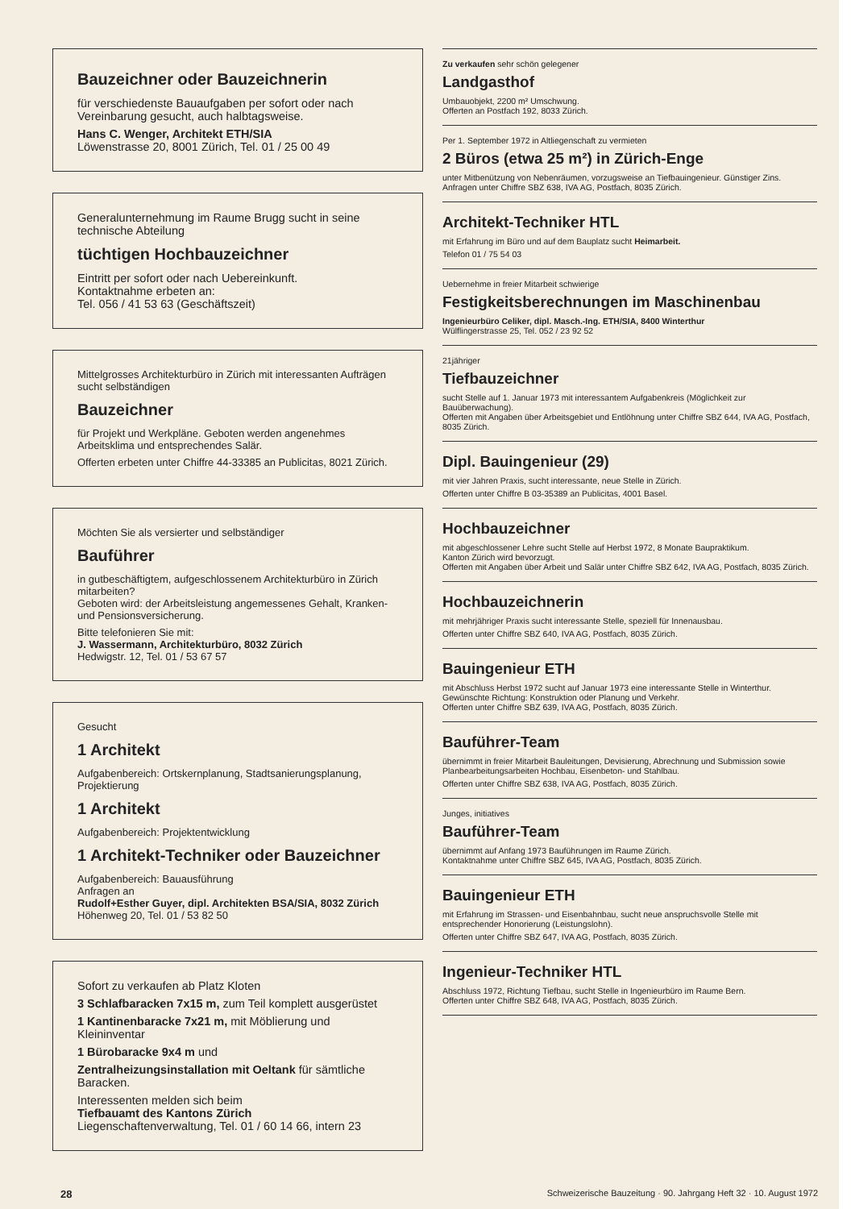Bauzeichner oder Bauzeichnerin
für verschiedenste Bauaufgaben per sofort oder nach Vereinbarung gesucht, auch halbtagsweise.
Hans C. Wenger, Architekt ETH/SIA
Löwenstrasse 20, 8001 Zürich, Tel. 01 / 25 00 49
Generalunternehmung im Raume Brugg sucht in seine technische Abteilung
tüchtigen Hochbauzeichner
Eintritt per sofort oder nach Uebereinkunft.
Kontaktnahme erbeten an:
Tel. 056 / 41 53 63 (Geschäftszeit)
Mittelgrosses Architekturbüro in Zürich mit interessanten Aufträgen sucht selbständigen
Bauzeichner
für Projekt und Werkpläne. Geboten werden angenehmes Arbeitsklima und entsprechendes Salär.
Offerten erbeten unter Chiffre 44-33385 an Publicitas, 8021 Zürich.
Möchten Sie als versierter und selbständiger
Bauführer
in gutbeschäftigtem, aufgeschlossenem Architekturbüro in Zürich mitarbeiten?
Geboten wird: der Arbeitsleistung angemessenes Gehalt, Kranken- und Pensionsversicherung.
Bitte telefonieren Sie mit:
J. Wassermann, Architekturbüro, 8032 Zürich
Hedwigstr. 12, Tel. 01 / 53 67 57
Gesucht
1 Architekt
Aufgabenbereich: Ortskernplanung, Stadtsanierungsplanung, Projektierung
1 Architekt
Aufgabenbereich: Projektentwicklung
1 Architekt-Techniker oder Bauzeichner
Aufgabenbereich: Bauausführung
Anfragen an
Rudolf+Esther Guyer, dipl. Architekten BSA/SIA, 8032 Zürich
Höhenweg 20, Tel. 01 / 53 82 50
Sofort zu verkaufen ab Platz Kloten
3 Schlafbaracken 7x15 m, zum Teil komplett ausgerüstet
1 Kantinenbaracke 7x21 m, mit Möblierung und Kleininventar
1 Bürobaracke 9x4 m und
Zentralheizungsinstallation mit Oeltank für sämtliche Baracken.
Interessenten melden sich beim
Tiefbauamt des Kantons Zürich
Liegenschaftenverwaltung, Tel. 01 / 60 14 66, intern 23
Zu verkaufen sehr schön gelegener
Landgasthof
Umbauobjekt, 2200 m² Umschwung.
Offerten an Postfach 192, 8033 Zürich.
Per 1. September 1972 in Altliegenschaft zu vermieten
2 Büros (etwa 25 m²) in Zürich-Enge
unter Mitbenützung von Nebenräumen, vorzugsweise an Tiefbauingenieur. Günstiger Zins. Anfragen unter Chiffre SBZ 638, IVA AG, Postfach, 8035 Zürich.
Architekt-Techniker HTL
mit Erfahrung im Büro und auf dem Bauplatz sucht Heimarbeit.
Telefon 01 / 75 54 03
Uebernehme in freier Mitarbeit schwierige
Festigkeitsberechnungen im Maschinenbau
Ingenieurbüro Celiker, dipl. Masch.-Ing. ETH/SIA, 8400 Winterthur
Wülflingerstrasse 25, Tel. 052 / 23 92 52
21jähriger
Tiefbauzeichner
sucht Stelle auf 1. Januar 1973 mit interessantem Aufgabenkreis (Möglichkeit zur Bauüberwachung).
Offerten mit Angaben über Arbeitsgebiet und Entlöhnung unter Chiffre SBZ 644, IVA AG, Postfach, 8035 Zürich.
Dipl. Bauingenieur (29)
mit vier Jahren Praxis, sucht interessante, neue Stelle in Zürich.
Offerten unter Chiffre B 03-35389 an Publicitas, 4001 Basel.
Hochbauzeichner
mit abgeschlossener Lehre sucht Stelle auf Herbst 1972, 8 Monate Baupraktikum.
Kanton Zürich wird bevorzugt.
Offerten mit Angaben über Arbeit und Salär unter Chiffre SBZ 642, IVA AG, Postfach, 8035 Zürich.
Hochbauzeichnerin
mit mehrjähriger Praxis sucht interessante Stelle, speziell für Innenausbau.
Offerten unter Chiffre SBZ 640, IVA AG, Postfach, 8035 Zürich.
Bauingenieur ETH
mit Abschluss Herbst 1972 sucht auf Januar 1973 eine interessante Stelle in Winterthur. Gewünschte Richtung: Konstruktion oder Planung und Verkehr.
Offerten unter Chiffre SBZ 639, IVA AG, Postfach, 8035 Zürich.
Bauführer-Team
übernimmt in freier Mitarbeit Bauleitungen, Devisierung, Abrechnung und Submission sowie Planbearbeitungsarbeiten Hochbau, Eisenbeton- und Stahlbau.
Offerten unter Chiffre SBZ 638, IVA AG, Postfach, 8035 Zürich.
Junges, initiatives
Bauführer-Team
übernimmt auf Anfang 1973 Bauführungen im Raume Zürich.
Kontaktnahme unter Chiffre SBZ 645, IVA AG, Postfach, 8035 Zürich.
Bauingenieur ETH
mit Erfahrung im Strassen- und Eisenbahnbau, sucht neue anspruchsvolle Stelle mit entsprechender Honorierung (Leistungslohn).
Offerten unter Chiffre SBZ 647, IVA AG, Postfach, 8035 Zürich.
Ingenieur-Techniker HTL
Abschluss 1972, Richtung Tiefbau, sucht Stelle in Ingenieurbüro im Raume Bern.
Offerten unter Chiffre SBZ 648, IVA AG, Postfach, 8035 Zürich.
28 Schweizerische Bauzeitung · 90. Jahrgang Heft 32 · 10. August 1972